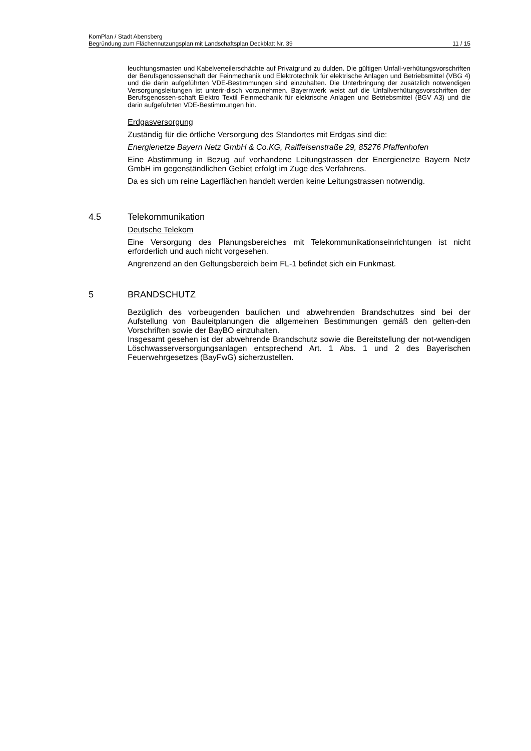KomPlan / Stadt Abensberg
Begründung zum Flächennutzungsplan mit Landschaftsplan Deckblatt Nr. 39 11 / 15
leuchtungsmasten und Kabelverteilerschächte auf Privatgrund zu dulden. Die gültigen Unfall-verhütungsvorschriften der Berufsgenossenschaft der Feinmechanik und Elektrotechnik für elektrische Anlagen und Betriebsmittel (VBG 4) und die darin aufgeführten VDE-Bestimmungen sind einzuhalten. Die Unterbringung der zusätzlich notwendigen Versorgungsleitungen ist unterir-disch vorzunehmen. Bayernwerk weist auf die Unfallverhütungsvorschriften der Berufsgenossen-schaft Elektro Textil Feinmechanik für elektrische Anlagen und Betriebsmittel (BGV A3) und die darin aufgeführten VDE-Bestimmungen hin.
Erdgasversorgung
Zuständig für die örtliche Versorgung des Standortes mit Erdgas sind die:
Energienetze Bayern Netz GmbH & Co.KG, Raiffeisenstraße 29, 85276 Pfaffenhofen
Eine Abstimmung in Bezug auf vorhandene Leitungstrassen der Energienetze Bayern Netz GmbH im gegenständlichen Gebiet erfolgt im Zuge des Verfahrens.
Da es sich um reine Lagerflächen handelt werden keine Leitungstrassen notwendig.
4.5 Telekommunikation
Deutsche Telekom
Eine Versorgung des Planungsbereiches mit Telekommunikationseinrichtungen ist nicht erforderlich und auch nicht vorgesehen.
Angrenzend an den Geltungsbereich beim FL-1 befindet sich ein Funkmast.
5 BRANDSCHUTZ
Bezüglich des vorbeugenden baulichen und abwehrenden Brandschutzes sind bei der Aufstellung von Bauleitplanungen die allgemeinen Bestimmungen gemäß den gelten-den Vorschriften sowie der BayBO einzuhalten.
Insgesamt gesehen ist der abwehrende Brandschutz sowie die Bereitstellung der not-wendigen Löschwasserversorgungsanlagen entsprechend Art. 1 Abs. 1 und 2 des Bayerischen Feuerwehrgesetzes (BayFwG) sicherzustellen.